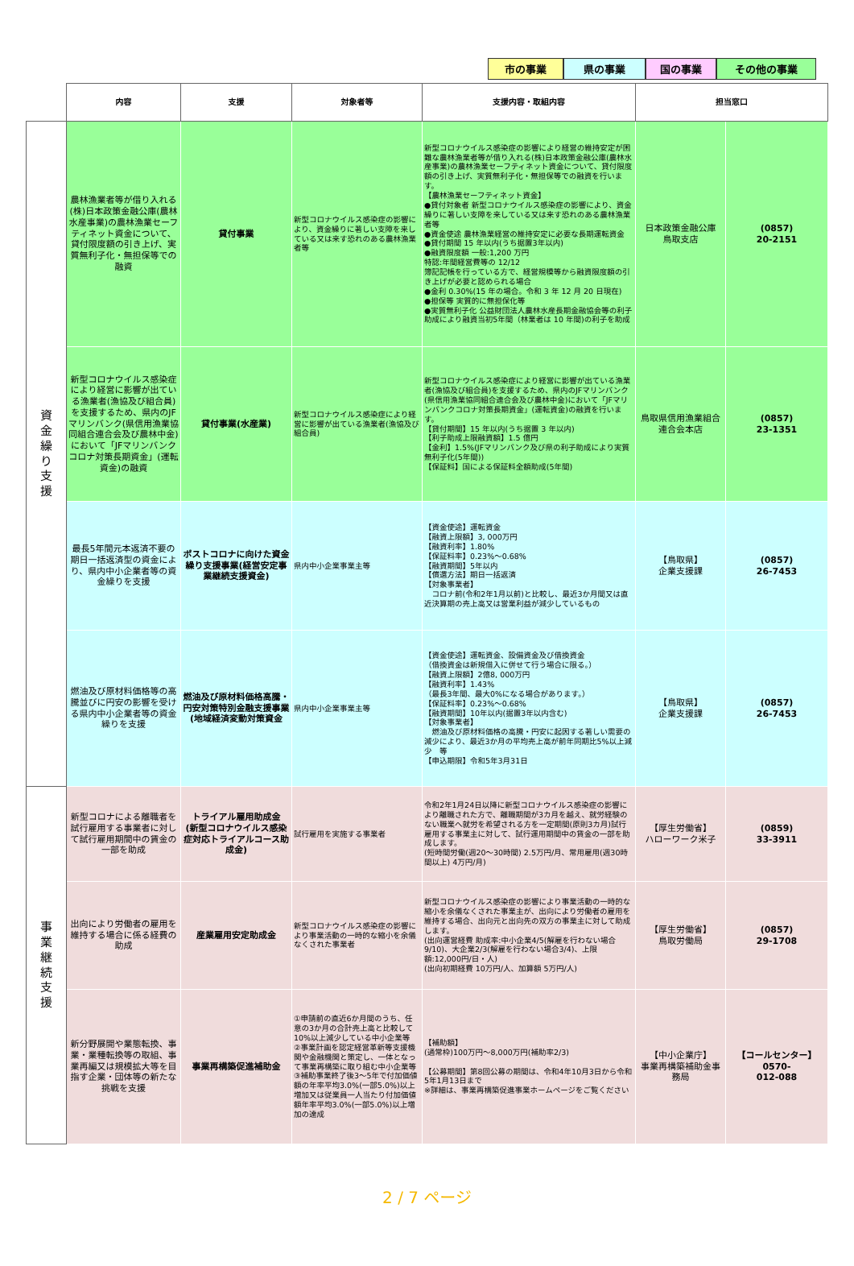市の事業 県の事業 国の事業 その他の事業
| | 内容 | 支援 | 対象者等 | 支援内容・取組内容 | 担当窓口 | |
| --- | --- | --- | --- | --- | --- | --- |
| 資 金 繰 り 支 援 | 農林漁業者等が借り入れる(株)日本政策金融公庫(農林水産事業)の農林漁業セーフティネット資金について、貸付限度額の引き上げ、実質無利子化・無担保等での融資 | 貸付事業 | 新型コロナウイルス感染症の影響により、資金繰りに著しい支障を来している又は来す恐れのある農林漁業者等 | 新型コロナウイルス感染症の影響により経営の維持安定が困難な農林漁業者等が借り入れる(株)日本政策金融公庫(農林水産事業)の農林漁業セーフティネット資金について、貸付限度額の引き上げ、実質無利子化・無担保等での融資を行います。 【農林漁業セーフティネット資金】 ●貸付対象者 新型コロナウイルス感染症の影響により、資金繰りに著しい支障を来している又は来す恐れのある農林漁業者等 ●資金使途 農林漁業経営の維持安定に必要な長期運転資金 ●貸付期間 15 年以内(うち据置3年以内) ●融資限度額 一般:1,200 万円 特認:年間経営費等の 12/12 簿記記帳を行っている方で、経営規模等から融資限度額の引き上げが必要と認められる場合 ●金利 0.30%(15 年の場合。令和 3 年 12 月 20 日現在) ●担保等 実質的に無担保化等 ●実質無利子化 公益財団法人農林水産長期金融協会等の利子助成により融資当初5年間（林業者は 10 年間)の利子を助成 | 日本政策金融公庫 鳥取支店 | (0857) 20-2151 |
| | 新型コロナウイルス感染症により経営に影響が出ている漁業者(漁協及び組合員)を支援するため、県内のJFマリンバンク(県信用漁業協同組合連合会及び農林中金)において「JFマリンバンクコロナ対策長期資金」(運転資金)の融資 | 貸付事業(水産業) | 新型コロナウイルス感染症により経営に影響が出ている漁業者(漁協及び組合員) | 新型コロナウイルス感染症により経営に影響が出ている漁業者(漁協及び組合員)を支援するため、県内のJFマリンバンク(県信用漁業協同組合連合会及び農林中金)において「JFマリンバンクコロナ対策長期資金」(運転資金)の融資を行います。 【貸付期間】15 年以内(うち据置 3 年以内) 【利子助成上限融資額】1.5 億円 【金利】1.5%(JFマリンバンク及び県の利子助成により実質無利子化(5年間)) 【保証料】国による保証料全額助成(5年間) | 鳥取県信用漁業組合連合会本店 | (0857) 23-1351 |
| | 最長5年間元本返済不要の期日一括返済型の資金により、県内中小企業者等の資金繰りを支援 | ポストコロナに向けた資金繰り支援事業(経営安定事業継続支援資金) | 県内中小企業事業主等 | 【資金使途】運転資金 【融資上限額】3, 000万円 【融資利率】1.80% 【保証料率】0.23%～0.68% 【融資期間】5年以内 【償還方法】期日一括返済 【対象事業者】 コロナ前(令和2年1月以前)と比較し、最近3か月間又は直近決算期の売上高又は営業利益が減少しているもの | 【鳥取県】 企業支援課 | (0857) 26-7453 |
| | 燃油及び原材料価格等の高騰並びに円安の影響を受ける県内中小企業者等の資金繰りを支援 | 燃油及び原材料価格高騰・円安対策特別金融支援事業(地域経済変動対策資金 | 県内中小企業事業主等 | 【資金使途】運転資金、設備資金及び借換資金 （借換資金は新規借入に併せて行う場合に限る。） 【融資上限額】2億8, 000万円 【融資利率】1.43% （最長3年間、最大0%になる場合があります。） 【保証料率】0.23%～0.68% 【融資期間】10年以内(据置3年以内含む) 【対象事業者】 燃油及び原材料価格の高騰・円安に起因する著しい需要の減少により、最近3か月の平均売上高が前年同期比5%以上減少 等 【申込期限】令和5年3月31日 | 【鳥取県】 企業支援課 | (0857) 26-7453 |
| 事 業 継 続 支 援 | 新型コロナによる離職者を試行雇用する事業者に対して試行雇用期間中の賃金の一部を助成 | トライアル雇用助成金 (新型コロナウイルス感染症対応トライアルコース助成金) | 試行雇用を実施する事業者 | 令和2年1月24日以降に新型コロナウイルス感染症の影響により離職された方で、離職期間が3カ月を越え、就労経験のない職業へ就労を希望される方を一定期間(原則3カ月)試行雇用する事業主に対して、試行運用期間中の賃金の一部を助成します。 (短時間労働(週20～30時間) 2.5万円/月、常用雇用(週30時間以上) 4万円/月) | 【厚生労働省】 ハローワーク米子 | (0859) 33-3911 |
| | 出向により労働者の雇用を維持する場合に係る経費の助成 | 産業雇用安定助成金 | 新型コロナウイルス感染症の影響により事業活動の一時的な縮小を余儀なくされた事業者 | 新型コロナウイルス感染症の影響により事業活動の一時的な縮小を余儀なくされた事業主が、出向により労働者の雇用を維持する場合、出向元と出向先の双方の事業主に対して助成します。 (出向運営経費 助成率:中小企業4/5(解雇を行わない場合9/10)、大企業2/3(解雇を行わない場合3/4)、上限額:12,000円/日・人) (出向初期経費 10万円/人、加算額 5万円/人) | 【厚生労働省】 鳥取労働局 | (0857) 29-1708 |
| | 新分野展開や業態転換、事業・業種転換等の取組、事業再編又は規模拡大等を目指す企業・団体等の新たな挑戦を支援 | 事業再構築促進補助金 | ①申請前の直近6か月間のうち、任意の3か月の合計売上高と比較して10%以上減少している中小企業等 ②事業計画を認定経営革新等支援機関や金融機関と策定し、一体となって事業再構築に取り組む中小企業等 ③補助事業終了後3～5年で付加価値額の年率平均3.0%(一部5.0%)以上増加又は従業員一人当たり付加価値額年率平均3.0%(一部5.0%)以上増加の達成 | 【補助額】 (通常枠)100万円～8,000万円(補助率2/3) 【公募期間】第8回公募の期間は、令和4年10月3日から令和5年1月13日まで ※詳細は、事業再構築促進事業ホームページをご覧ください | 【中小企業庁】 事業再構築補助金事務局 | 【コールセンター】 0570- 012-088 |
2 / 7 ページ